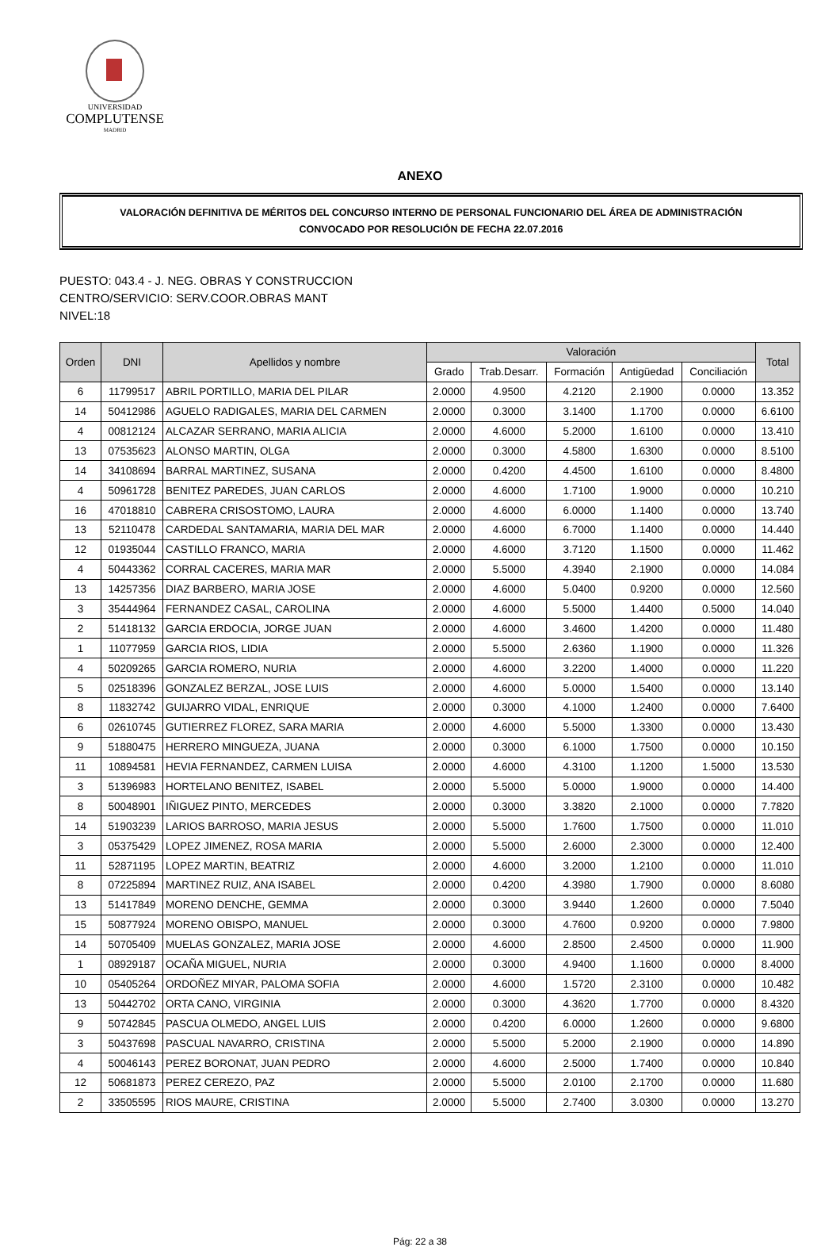UNIVERSIDAD
COMPLUTENSE
MADRID
ANEXO
VALORACIÓN DEFINITIVA DE MÉRITOS DEL CONCURSO INTERNO DE PERSONAL FUNCIONARIO DEL ÁREA DE ADMINISTRACIÓN
CONVOCADO POR RESOLUCIÓN DE FECHA 22.07.2016
PUESTO: 043.4 - J. NEG. OBRAS Y CONSTRUCCION
CENTRO/SERVICIO: SERV.COOR.OBRAS MANT
NIVEL:18
| Orden | DNI | Apellidos y nombre | Valoración | | | | | Total |
| --- | --- | --- | --- | --- | --- | --- | --- | --- |
| | | | Grado | Trab.Desarr. | Formación | Antigüedad | Conciliación | |
| 6 | 11799517 | ABRIL PORTILLO, MARIA DEL PILAR | 2.0000 | 4.9500 | 4.2120 | 2.1900 | 0.0000 | 13.352 |
| 14 | 50412986 | AGUELO RADIGALES, MARIA DEL CARMEN | 2.0000 | 0.3000 | 3.1400 | 1.1700 | 0.0000 | 6.6100 |
| 4 | 00812124 | ALCAZAR SERRANO, MARIA ALICIA | 2.0000 | 4.6000 | 5.2000 | 1.6100 | 0.0000 | 13.410 |
| 13 | 07535623 | ALONSO MARTIN, OLGA | 2.0000 | 0.3000 | 4.5800 | 1.6300 | 0.0000 | 8.5100 |
| 14 | 34108694 | BARRAL MARTINEZ, SUSANA | 2.0000 | 0.4200 | 4.4500 | 1.6100 | 0.0000 | 8.4800 |
| 4 | 50961728 | BENITEZ PAREDES, JUAN CARLOS | 2.0000 | 4.6000 | 1.7100 | 1.9000 | 0.0000 | 10.210 |
| 16 | 47018810 | CABRERA CRISOSTOMO, LAURA | 2.0000 | 4.6000 | 6.0000 | 1.1400 | 0.0000 | 13.740 |
| 13 | 52110478 | CARDEDAL SANTAMARIA, MARIA DEL MAR | 2.0000 | 4.6000 | 6.7000 | 1.1400 | 0.0000 | 14.440 |
| 12 | 01935044 | CASTILLO FRANCO, MARIA | 2.0000 | 4.6000 | 3.7120 | 1.1500 | 0.0000 | 11.462 |
| 4 | 50443362 | CORRAL CACERES, MARIA MAR | 2.0000 | 5.5000 | 4.3940 | 2.1900 | 0.0000 | 14.084 |
| 13 | 14257356 | DIAZ BARBERO, MARIA JOSE | 2.0000 | 4.6000 | 5.0400 | 0.9200 | 0.0000 | 12.560 |
| 3 | 35444964 | FERNANDEZ CASAL, CAROLINA | 2.0000 | 4.6000 | 5.5000 | 1.4400 | 0.5000 | 14.040 |
| 2 | 51418132 | GARCIA ERDOCIA, JORGE JUAN | 2.0000 | 4.6000 | 3.4600 | 1.4200 | 0.0000 | 11.480 |
| 1 | 11077959 | GARCIA RIOS, LIDIA | 2.0000 | 5.5000 | 2.6360 | 1.1900 | 0.0000 | 11.326 |
| 4 | 50209265 | GARCIA ROMERO, NURIA | 2.0000 | 4.6000 | 3.2200 | 1.4000 | 0.0000 | 11.220 |
| 5 | 02518396 | GONZALEZ BERZAL, JOSE LUIS | 2.0000 | 4.6000 | 5.0000 | 1.5400 | 0.0000 | 13.140 |
| 8 | 11832742 | GUIJARRO VIDAL, ENRIQUE | 2.0000 | 0.3000 | 4.1000 | 1.2400 | 0.0000 | 7.6400 |
| 6 | 02610745 | GUTIERREZ FLOREZ, SARA MARIA | 2.0000 | 4.6000 | 5.5000 | 1.3300 | 0.0000 | 13.430 |
| 9 | 51880475 | HERRERO MINGUEZA, JUANA | 2.0000 | 0.3000 | 6.1000 | 1.7500 | 0.0000 | 10.150 |
| 11 | 10894581 | HEVIA FERNANDEZ, CARMEN LUISA | 2.0000 | 4.6000 | 4.3100 | 1.1200 | 1.5000 | 13.530 |
| 3 | 51396983 | HORTELANO BENITEZ, ISABEL | 2.0000 | 5.5000 | 5.0000 | 1.9000 | 0.0000 | 14.400 |
| 8 | 50048901 | IÑIGUEZ PINTO, MERCEDES | 2.0000 | 0.3000 | 3.3820 | 2.1000 | 0.0000 | 7.7820 |
| 14 | 51903239 | LARIOS BARROSO, MARIA JESUS | 2.0000 | 5.5000 | 1.7600 | 1.7500 | 0.0000 | 11.010 |
| 3 | 05375429 | LOPEZ JIMENEZ, ROSA MARIA | 2.0000 | 5.5000 | 2.6000 | 2.3000 | 0.0000 | 12.400 |
| 11 | 52871195 | LOPEZ MARTIN, BEATRIZ | 2.0000 | 4.6000 | 3.2000 | 1.2100 | 0.0000 | 11.010 |
| 8 | 07225894 | MARTINEZ RUIZ, ANA ISABEL | 2.0000 | 0.4200 | 4.3980 | 1.7900 | 0.0000 | 8.6080 |
| 13 | 51417849 | MORENO DENCHE, GEMMA | 2.0000 | 0.3000 | 3.9440 | 1.2600 | 0.0000 | 7.5040 |
| 15 | 50877924 | MORENO OBISPO, MANUEL | 2.0000 | 0.3000 | 4.7600 | 0.9200 | 0.0000 | 7.9800 |
| 14 | 50705409 | MUELAS GONZALEZ, MARIA JOSE | 2.0000 | 4.6000 | 2.8500 | 2.4500 | 0.0000 | 11.900 |
| 1 | 08929187 | OCAÑA MIGUEL, NURIA | 2.0000 | 0.3000 | 4.9400 | 1.1600 | 0.0000 | 8.4000 |
| 10 | 05405264 | ORDOÑEZ MIYAR, PALOMA SOFIA | 2.0000 | 4.6000 | 1.5720 | 2.3100 | 0.0000 | 10.482 |
| 13 | 50442702 | ORTA CANO, VIRGINIA | 2.0000 | 0.3000 | 4.3620 | 1.7700 | 0.0000 | 8.4320 |
| 9 | 50742845 | PASCUA OLMEDO, ANGEL LUIS | 2.0000 | 0.4200 | 6.0000 | 1.2600 | 0.0000 | 9.6800 |
| 3 | 50437698 | PASCUAL NAVARRO, CRISTINA | 2.0000 | 5.5000 | 5.2000 | 2.1900 | 0.0000 | 14.890 |
| 4 | 50046143 | PEREZ BORONAT, JUAN PEDRO | 2.0000 | 4.6000 | 2.5000 | 1.7400 | 0.0000 | 10.840 |
| 12 | 50681873 | PEREZ CEREZO, PAZ | 2.0000 | 5.5000 | 2.0100 | 2.1700 | 0.0000 | 11.680 |
| 2 | 33505595 | RIOS MAURE, CRISTINA | 2.0000 | 5.5000 | 2.7400 | 3.0300 | 0.0000 | 13.270 |
Pág: 22 a 38